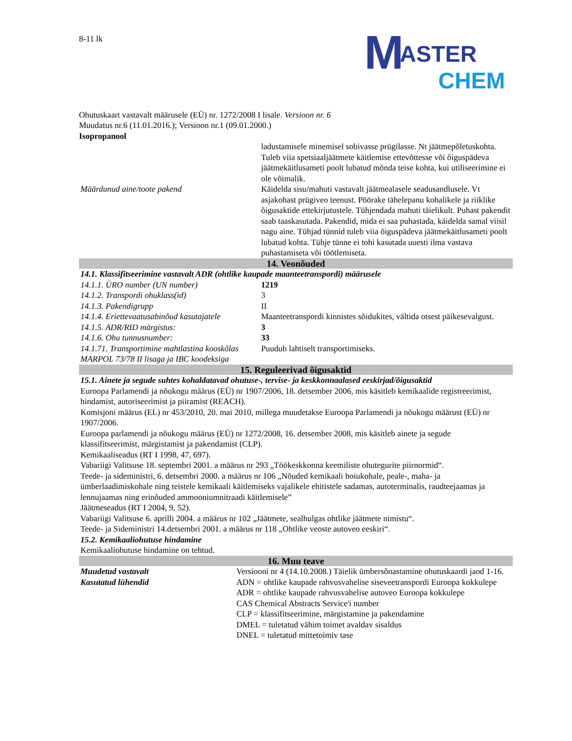8-11 lk
M ASTER
CHEM
Ohutuskaart vastavalt määrusele (EÜ) nr. 1272/2008 I lisale. Versioon nr. 6
Muudatus nr.6 (11.01.2016.); Versioon nr.1 (09.01.2000.)
Isopropanool
| | ladustamisele minemisel sobivasse prügilasse. Nt jäätmepõletuskohta. Tuleb viia spetsiaaljäätmete käitlemise ettevõttesse või õiguspädeva jäätmekäitlusameti poolt lubatud mõnda teise kohta, kui utiliseerimine ei ole võimalik. |
| Määrdunud aine/toote pakend | Käidelda sisu/mahuti vastavalt jäätmealasele seadusandlusele. Vt asjakohast prügiveo teenust. Pöörake tähelepanu kohalikele ja riiklike õigusaktide ettekirjutustele. Tühjendada mahuti täielikult. Puhast pakendit saab taaskasutada. Pakendid, mida ei saa puhastada, käidelda samal viisil nagu aine. Tühjad tünnid tuleb viia õiguspädeva jäätmekäitlusameti poolt lubatud kohta. Tühje tünne ei tohi kasutada uuesti ilma vastava puhastamiseta või töötlemiseta. |
| 14. Veonõuded | |
| 14.1. Klassifitseerimine vastavalt ADR (ohtlike kaupade maanteetranspordi) määrusele | |
| 14.1.1. ÜRO number (UN number) | 1219 |
| 14.1.2. Transpordi ohuklass(id) | 3 |
| 14.1.3. Pakendigrupp | II |
| 14.1.4. Eriettevaatusabinõud kasutajatele | Maanteetranspordi kinnistes sõidukites, vältida otsest päikesevalgust. |
| 14.1.5. ADR/RID märgistus: | 3 |
| 14.1.6. Ohu tunnusnumber: | 33 |
| 14.1.71. Transportimine mahtlastina kooskõlas MARPOL 73/78 II lisaga ja IBC koodeksiga | Puudub lahtiselt transportimiseks. |
| 15. Reguleerivad õigusaktid | |
| 15.1. Ainete ja segude suhtes kohaldatavad ohutuse-, tervise- ja keskkonnaalased eeskirjad/õigusaktid Euroopa Parlamendi ja nõukogu määrus (EÜ) nr 1907/2006, 18. detsember 2006, mis käsitleb kemikaalide registreerimist, hindamist, autoriseerimist ja piiramist (REACH). Komisjoni määrus (EL) nr 453/2010, 20. mai 2010, millega muudetakse Euroopa Parlamendi ja nõukogu määrust (EÜ) nr 1907/2006. Euroopa parlamendi ja nõukogu määrus (EÜ) nr 1272/2008, 16. detsember 2008, mis käsitleb ainete ja segude klassifitseerimist, märgistamist ja pakendamist (CLP). Kemikaaliseadus (RT I 1998, 47, 697). Vabariigi Valitsuse 18. septembri 2001. a määrus nr 293 „Töökeskkonna keemiliste ohutegurite piirnormid“. Teede- ja sideministri, 6. detsembri 2000. a määrus nr 106 „Nõuded kemikaali hoiukohale, peale-, maha- ja ümberlaadimiskohale ning teistele kemikaali käitlemiseks vajalikele ehitistele sadamas, autoterminalis, raudteejaamas ja lennujaamas ning erinõuded ammooniumnitraadi käitlemisele” Jäätmeseadus (RT I 2004, 9, 52). Vabariigi Valitsuse 6. aprilli 2004. a määrus nr 102 „Jäätmete, sealhulgas ohtlike jäätmete nimistu“. Teede- ja Sideministri 14.detsembri 2001. a määrus nr 118 „Ohtlike veoste autoveo eeskiri“. 15.2. Kemikaaliohutuse hindamine Kemikaaliohutuse hindamine on tehtud. | |
| 16. Muu teave | |
| Muudetud vastavalt | Versiooni nr 4 (14.10.2008.) Täielik ümbersõnastamine ohutuskaardi jaod 1-16. |
| Kasutatud lühendid | ADN = ohtlike kaupade rahvusvahelise siseveetranspordi Euroopa kokkulepe ADR = ohtlike kaupade rahvusvahelise autoveo Euroopa kokkulepe CAS Chemical Abstracts Service'i number CLP = klassifitseerimine, märgistamine ja pakendamine DMEL = tuletatud vähim toimet avaldav sisaldus DNEL = tuletatud mittetoimiv tase |